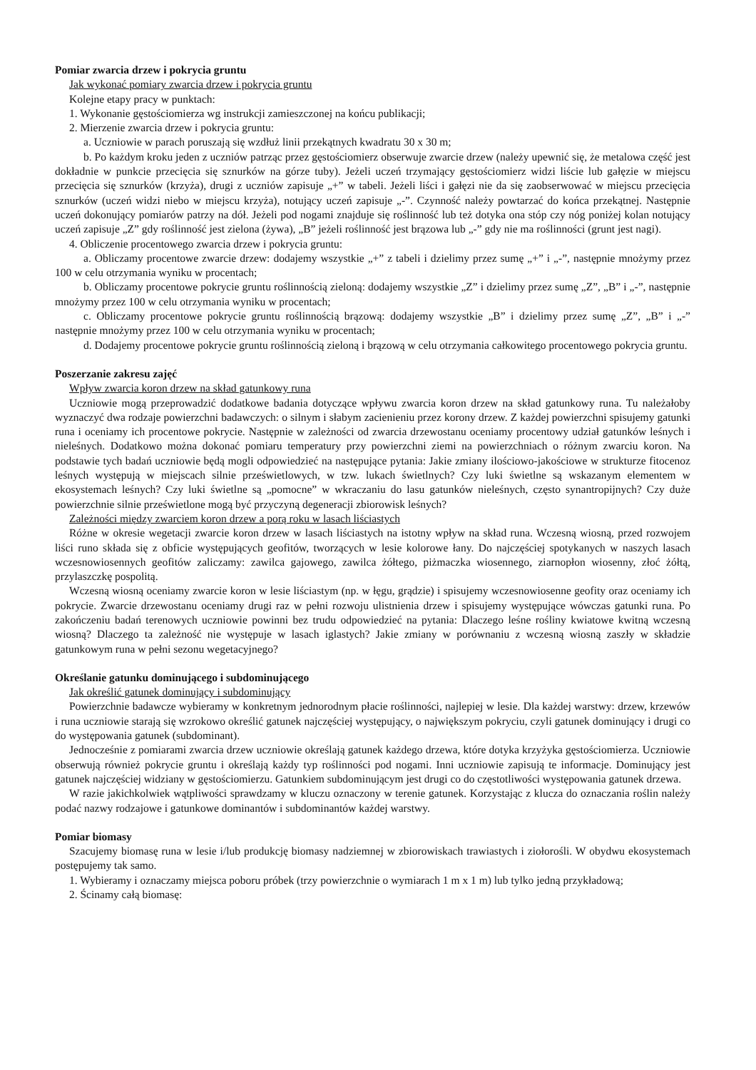Pomiar zwarcia drzew i pokrycia gruntu
Jak wykonać pomiary zwarcia drzew i pokrycia gruntu
Kolejne etapy pracy w punktach:
1. Wykonanie gęstościomierza wg instrukcji zamieszczonej na końcu publikacji;
2. Mierzenie zwarcia drzew i pokrycia gruntu:
a. Uczniowie w parach poruszają się wzdłuż linii przekątnych kwadratu 30 x 30 m;
b. Po każdym kroku jeden z uczniów patrząc przez gęstościomierz obserwuje zwarcie drzew (należy upewnić się, że metalowa część jest dokładnie w punkcie przecięcia się sznurków na górze tuby). Jeżeli uczeń trzymający gęstościomierz widzi liście lub gałęzie w miejscu przecięcia się sznurków (krzyża), drugi z uczniów zapisuje „+” w tabeli. Jeżeli liści i gałęzi nie da się zaobserwować w miejscu przecięcia sznurków (uczeń widzi niebo w miejscu krzyża), notujący uczeń zapisuje „-”. Czynność należy powtarzać do końca przekątnej. Następnie uczeń dokonujący pomiarów patrzy na dół. Jeżeli pod nogami znajduje się roślinność lub też dotyka ona stóp czy nóg poniżej kolan notujący uczeń zapisuje „Z” gdy roślinność jest zielona (żywa), „B” jeżeli roślinność jest brązowa lub „-” gdy nie ma roślinności (grunt jest nagi).
4. Obliczenie procentowego zwarcia drzew i pokrycia gruntu:
a. Obliczamy procentowe zwarcie drzew: dodajemy wszystkie „+” z tabeli i dzielimy przez sumę „+” i „-”, następnie mnożymy przez 100 w celu otrzymania wyniku w procentach;
b. Obliczamy procentowe pokrycie gruntu roślinnością zieloną: dodajemy wszystkie „Z” i dzielimy przez sumę „Z”, „B” i „-”, następnie mnożymy przez 100 w celu otrzymania wyniku w procentach;
c. Obliczamy procentowe pokrycie gruntu roślinnością brązową: dodajemy wszystkie „B” i dzielimy przez sumę „Z”, „B” i „-” następnie mnożymy przez 100 w celu otrzymania wyniku w procentach;
d. Dodajemy procentowe pokrycie gruntu roślinnością zieloną i brązową w celu otrzymania całkowitego procentowego pokrycia gruntu.
Poszerzanie zakresu zajęć
Wpływ zwarcia koron drzew na skład gatunkowy runa
Uczniowie mogą przeprowadzić dodatkowe badania dotyczące wpływu zwarcia koron drzew na skład gatunkowy runa. Tu należałoby wyznaczyć dwa rodzaje powierzchni badawczych: o silnym i słabym zacienieniu przez korony drzew. Z każdej powierzchni spisujemy gatunki runa i oceniamy ich procentowe pokrycie. Następnie w zależności od zwarcia drzewostanu oceniamy procentowy udział gatunków leśnych i nieleśnych. Dodatkowo można dokonać pomiaru temperatury przy powierzchni ziemi na powierzchniach o różnym zwarciu koron. Na podstawie tych badań uczniowie będą mogli odpowiedzieć na następujące pytania: Jakie zmiany ilościowo-jakościowe w strukturze fitocenoz leśnych występują w miejscach silnie prześwietlowych, w tzw. lukach świetlnych? Czy luki świetlne są wskazanym elementem w ekosystemach leśnych? Czy luki świetlne są „pomocne” w wkraczaniu do lasu gatunków nieleśnych, często synantropijnych? Czy duże powierzchnie silnie prześwietlone mogą być przyczyną degeneracji zbiorowisk leśnych?
Zależności między zwarciem koron drzew a porą roku w lasach liściastych
Różne w okresie wegetacji zwarcie koron drzew w lasach liściastych na istotny wpływ na skład runa. Wczesną wiosną, przed rozwojem liści runo składa się z obficie występujących geofitów, tworzących w lesie kolorowe łany. Do najczęściej spotykanych w naszych lasach wczesnowiosennych geofitów zaliczamy: zawilca gajowego, zawilca żółtego, piżmaczka wiosennego, ziarnopłon wiosenny, złoć żółtą, przylaszczkę pospolitą.
Wczesną wiosną oceniamy zwarcie koron w lesie liściastym (np. w łęgu, grądzie) i spisujemy wczesnowiosenne geofity oraz oceniamy ich pokrycie. Zwarcie drzewostanu oceniamy drugi raz w pełni rozwoju ulistnienia drzew i spisujemy występujące wówczas gatunki runa. Po zakończeniu badań terenowych uczniowie powinni bez trudu odpowiedzieć na pytania: Dlaczego leśne rośliny kwiatowe kwitną wczesną wiosną? Dlaczego ta zależność nie występuje w lasach iglastych? Jakie zmiany w porównaniu z wczesną wiosną zaszły w składzie gatunkowym runa w pełni sezonu wegetacyjnego?
Określanie gatunku dominującego i subdominującego
Jak określić gatunek dominujący i subdominujący
Powierzchnie badawcze wybieramy w konkretnym jednorodnym płacie roślinności, najlepiej w lesie. Dla każdej warstwy: drzew, krzewów i runa uczniowie starają się wzrokowo określić gatunek najczęściej występujący, o największym pokryciu, czyli gatunek dominujący i drugi co do występowania gatunek (subdominant).
Jednocześnie z pomiarami zwarcia drzew uczniowie określają gatunek każdego drzewa, które dotyka krzyżyka gęstościomierza. Uczniowie obserwują również pokrycie gruntu i określają każdy typ roślinności pod nogami. Inni uczniowie zapisują te informacje. Dominujący jest gatunek najczęściej widziany w gęstościomierzu. Gatunkiem subdominującym jest drugi co do częstotliwości występowania gatunek drzewa.
W razie jakichkolwiek wątpliwości sprawdzamy w kluczu oznaczony w terenie gatunek. Korzystając z klucza do oznaczania roślin należy podać nazwy rodzajowe i gatunkowe dominantów i subdominantów każdej warstwy.
Pomiar biomasy
Szacujemy biomasę runa w lesie i/lub produkcję biomasy nadziemnej w zbiorowiskach trawiastych i ziołorośli. W obydwu ekosystemach postępujemy tak samo.
1. Wybieramy i oznaczamy miejsca poboru próbek (trzy powierzchnie o wymiarach 1 m x 1 m) lub tylko jedną przykładową;
2. Ścinamy całą biomasę: